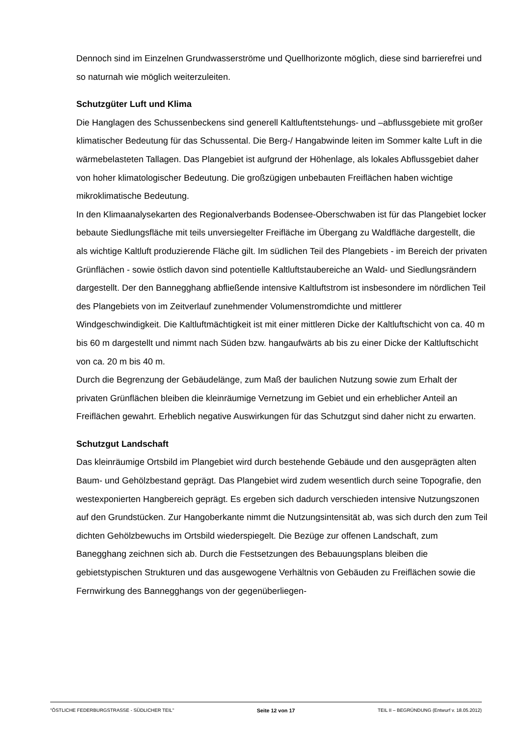Dennoch sind im Einzelnen Grundwasserströme und Quellhorizonte möglich, diese sind barrierefrei und so naturnah wie möglich weiterzuleiten.
Schutzgüter Luft und Klima
Die Hanglagen des Schussenbeckens sind generell Kaltluftentstehungs- und –abflussgebiete mit großer klimatischer Bedeutung für das Schussental. Die Berg-/ Hangabwinde leiten im Sommer kalte Luft in die wärmebelasteten Tallagen. Das Plangebiet ist aufgrund der Höhenlage, als lokales Abflussgebiet daher von hoher klimatologischer Bedeutung. Die großzügigen unbebauten Freiflächen haben wichtige mikroklimatische Bedeutung.
In den Klimaanalysekarten des Regionalverbands Bodensee-Oberschwaben ist für das Plangebiet locker bebaute Siedlungsfläche mit teils unversiegelter Freifläche im Übergang zu Waldfläche dargestellt, die als wichtige Kaltluft produzierende Fläche gilt. Im südlichen Teil des Plangebiets - im Bereich der privaten Grünflächen - sowie östlich davon sind potentielle Kaltluftstaubereiche an Wald- und Siedlungsrändern dargestellt. Der den Bannegghang abfließende intensive Kaltluftstrom ist insbesondere im nördlichen Teil des Plangebiets von im Zeitverlauf zunehmender Volumenstromdichte und mittlerer Windgeschwindigkeit. Die Kaltluftmächtigkeit ist mit einer mittleren Dicke der Kaltluftschicht von ca. 40 m bis 60 m dargestellt und nimmt nach Süden bzw. hangaufwärts ab bis zu einer Dicke der Kaltluftschicht von ca. 20 m bis 40 m.
Durch die Begrenzung der Gebäudelänge, zum Maß der baulichen Nutzung sowie zum Erhalt der privaten Grünflächen bleiben die kleinräumige Vernetzung im Gebiet und ein erheblicher Anteil an Freiflächen gewahrt. Erheblich negative Auswirkungen für das Schutzgut sind daher nicht zu erwarten.
Schutzgut Landschaft
Das kleinräumige Ortsbild im Plangebiet wird durch bestehende Gebäude und den ausgeprägten alten Baum- und Gehölzbestand geprägt. Das Plangebiet wird zudem wesentlich durch seine Topografie, den westexponierten Hangbereich geprägt. Es ergeben sich dadurch verschieden intensive Nutzungszonen auf den Grundstücken. Zur Hangoberkante nimmt die Nutzungsintensität ab, was sich durch den zum Teil dichten Gehölzbewuchs im Ortsbild wiederspiegelt. Die Bezüge zur offenen Landschaft, zum Banegghang zeichnen sich ab. Durch die Festsetzungen des Bebauungsplans bleiben die gebietstypischen Strukturen und das ausgewogene Verhältnis von Gebäuden zu Freiflächen sowie die Fernwirkung des Bannegghangs von der gegenüberliegen-
"ÖSTLICHE FEDERBURGSTRASSE - SÜDLICHER TEIL" Seite 12 von 17 TEIL II – BEGRÜNDUNG (Entwurf v. 18.05.2012)